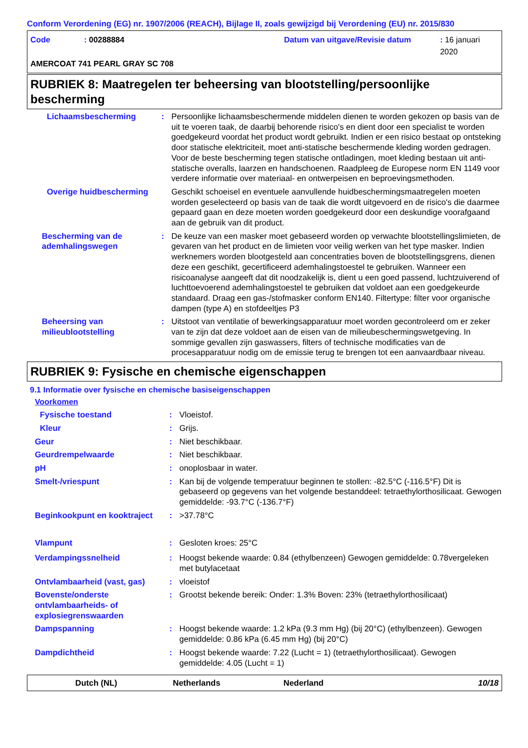Conform Verordening (EG) nr. 1907/2006 (REACH), Bijlage II, zoals gewijzigd bij Verordening (EU) nr. 2015/830
Code: 00288884 Datum van uitgave/Revisie datum: 16 januari 2020
AMERCOAT 741 PEARL GRAY SC 708
RUBRIEK 8: Maatregelen ter beheersing van blootstelling/persoonlijke bescherming
| Lichaamsbescherming | : | Persoonlijke lichaamsbeschermende middelen dienen te worden gekozen op basis van de uit te voeren taak, de daarbij behorende risico's en dient door een specialist te worden goedgekeurd voordat het product wordt gebruikt. Indien er een risico bestaat op ontsteking door statische elektriciteit, moet anti-statische beschermende kleding worden gedragen. Voor de beste bescherming tegen statische ontladingen, moet kleding bestaan uit anti-statische overalls, laarzen en handschoenen. Raadpleeg de Europese norm EN 1149 voor verdere informatie over materiaal- en ontwerpeisen en beproevingsmethoden. |
| Overige huidbescherming | | Geschikt schoeisel en eventuele aanvullende huidbeschermingsmaatregelen moeten worden geselecteerd op basis van de taak die wordt uitgevoerd en de risico's die daarmee gepaard gaan en deze moeten worden goedgekeurd door een deskundige voorafgaand aan de gebruik van dit product. |
| Bescherming van de ademhalingswegen | : | De keuze van een masker moet gebaseerd worden op verwachte blootstellingslimieten, de gevaren van het product en de limieten voor veilig werken van het type masker. Indien werknemers worden blootgesteld aan concentraties boven de blootstellingsgrens, dienen deze een geschikt, gecertificeerd ademhalingstoestel te gebruiken. Wanneer een risicoanalyse aangeeft dat dit noodzakelijk is, dient u een goed passend, luchtzuiverend of luchttoevoerend ademhalingstoestel te gebruiken dat voldoet aan een goedgekeurde standaard. Draag een gas-/stofmasker conform EN140. Filtertype: filter voor organische dampen (type A) en stofdeeltjes P3 |
| Beheersing van milieublootstelling | : | Uitstoot van ventilatie of bewerkingsapparatuur moet worden gecontroleerd om er zeker van te zijn dat deze voldoet aan de eisen van de milieubeschermingswetgeving. In sommige gevallen zijn gaswassers, filters of technische modificaties van de procesapparatuur nodig om de emissie terug te brengen tot een aanvaardbaar niveau. |
RUBRIEK 9: Fysische en chemische eigenschappen
9.1 Informatie over fysische en chemische basiseigenschappen
Voorkomen
| Fysische toestand | : | Vloeistof. |
| Kleur | : | Grijs. |
| Geur | : | Niet beschikbaar. |
| Geurdrempelwaarde | : | Niet beschikbaar. |
| pH | : | onoplosbaar in water. |
| Smelt-/vriespunt | : | Kan bij de volgende temperatuur beginnen te stollen: -82.5°C (-116.5°F) Dit is gebaseerd op gegevens van het volgende bestanddeel: tetraethylorthosilicaat. Gewogen gemiddelde: -93.7°C (-136.7°F) |
| Beginkookpunt en kooktraject | : | >37.78°C |
| Vlampunt | : | Gesloten kroes: 25°C |
| Verdampingssnelheid | : | Hoogst bekende waarde: 0.84 (ethylbenzeen) Gewogen gemiddelde: 0.78vergeleken met butylacetaat |
| Ontvlambaarheid (vast, gas) | : | vloeistof |
| Bovenste/onderste ontvlambaarheids- of explosiegrenswaarden | : | Grootst bekende bereik: Onder: 1.3% Boven: 23% (tetraethylorthosilicaat) |
| Dampspanning | : | Hoogst bekende waarde: 1.2 kPa (9.3 mm Hg) (bij 20°C) (ethylbenzeen). Gewogen gemiddelde: 0.86 kPa (6.45 mm Hg) (bij 20°C) |
| Dampdichtheid | : | Hoogst bekende waarde: 7.22 (Lucht = 1) (tetraethylorthosilicaat). Gewogen gemiddelde: 4.05 (Lucht = 1) |
Dutch (NL) Netherlands Nederland 10/18